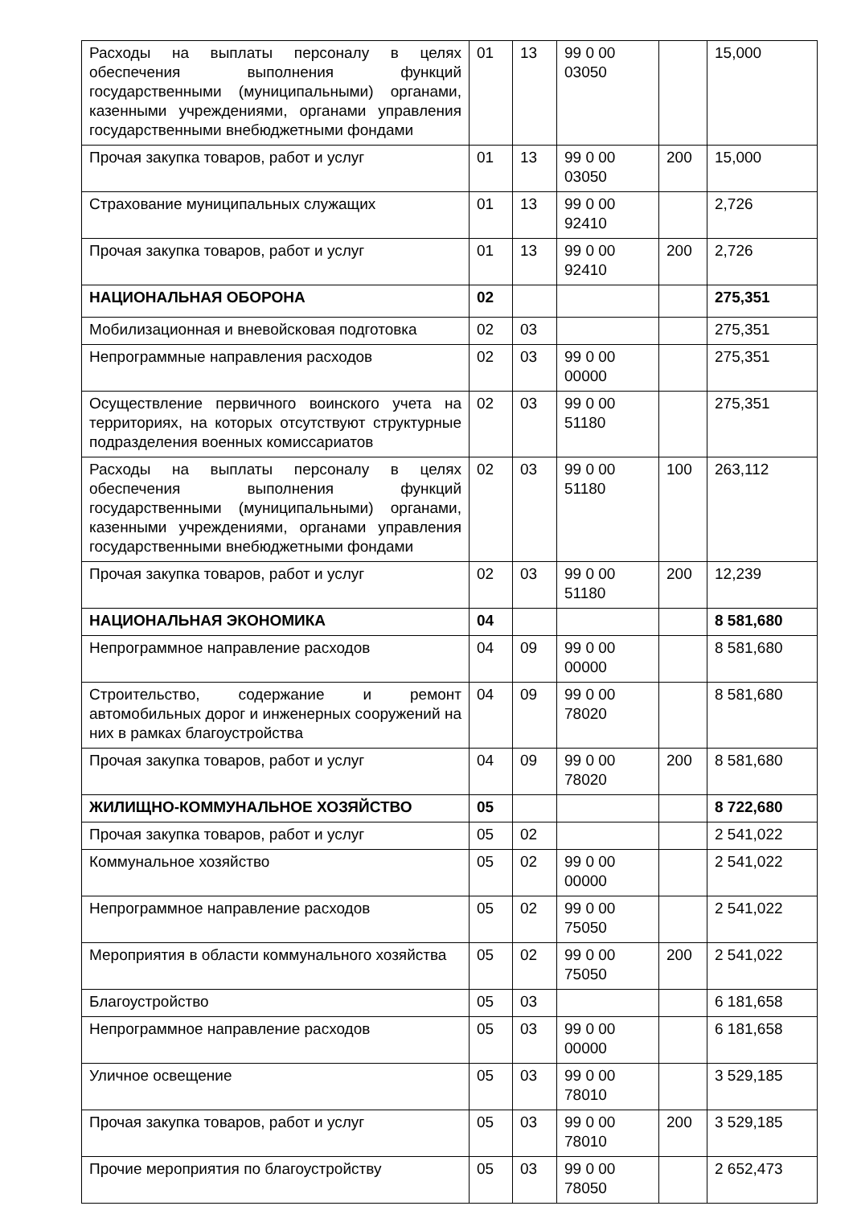| Расходы на выплаты персоналу в целях обеспечения выполнения функций государственными (муниципальными) органами, казенными учреждениями, органами управления государственными внебюджетными фондами | 01 | 13 | 99 0 00 03050 | | 15,000 |
| Прочая закупка товаров, работ и услуг | 01 | 13 | 99 0 00 03050 | 200 | 15,000 |
| Страхование муниципальных служащих | 01 | 13 | 99 0 00 92410 | | 2,726 |
| Прочая закупка товаров, работ и услуг | 01 | 13 | 99 0 00 92410 | 200 | 2,726 |
| НАЦИОНАЛЬНАЯ ОБОРОНА | 02 | | | | 275,351 |
| Мобилизационная и вневойсковая подготовка | 02 | 03 | | | 275,351 |
| Непрограммные направления расходов | 02 | 03 | 99 0 00 00000 | | 275,351 |
| Осуществление первичного воинского учета на территориях, на которых отсутствуют структурные подразделения военных комиссариатов | 02 | 03 | 99 0 00 51180 | | 275,351 |
| Расходы на выплаты персоналу в целях обеспечения выполнения функций государственными (муниципальными) органами, казенными учреждениями, органами управления государственными внебюджетными фондами | 02 | 03 | 99 0 00 51180 | 100 | 263,112 |
| Прочая закупка товаров, работ и услуг | 02 | 03 | 99 0 00 51180 | 200 | 12,239 |
| НАЦИОНАЛЬНАЯ ЭКОНОМИКА | 04 | | | | 8 581,680 |
| Непрограммное направление расходов | 04 | 09 | 99 0 00 00000 | | 8 581,680 |
| Строительство, содержание и ремонт автомобильных дорог и инженерных сооружений на них в рамках благоустройства | 04 | 09 | 99 0 00 78020 | | 8 581,680 |
| Прочая закупка товаров, работ и услуг | 04 | 09 | 99 0 00 78020 | 200 | 8 581,680 |
| ЖИЛИЩНО-КОММУНАЛЬНОЕ ХОЗЯЙСТВО | 05 | | | | 8 722,680 |
| Прочая закупка товаров, работ и услуг | 05 | 02 | | | 2 541,022 |
| Коммунальное хозяйство | 05 | 02 | 99 0 00 00000 | | 2 541,022 |
| Непрограммное направление расходов | 05 | 02 | 99 0 00 75050 | | 2 541,022 |
| Мероприятия в области коммунального хозяйства | 05 | 02 | 99 0 00 75050 | 200 | 2 541,022 |
| Благоустройство | 05 | 03 | | | 6 181,658 |
| Непрограммное направление расходов | 05 | 03 | 99 0 00 00000 | | 6 181,658 |
| Уличное освещение | 05 | 03 | 99 0 00 78010 | | 3 529,185 |
| Прочая закупка товаров, работ и услуг | 05 | 03 | 99 0 00 78010 | 200 | 3 529,185 |
| Прочие мероприятия по благоустройству | 05 | 03 | 99 0 00 78050 | | 2 652,473 |